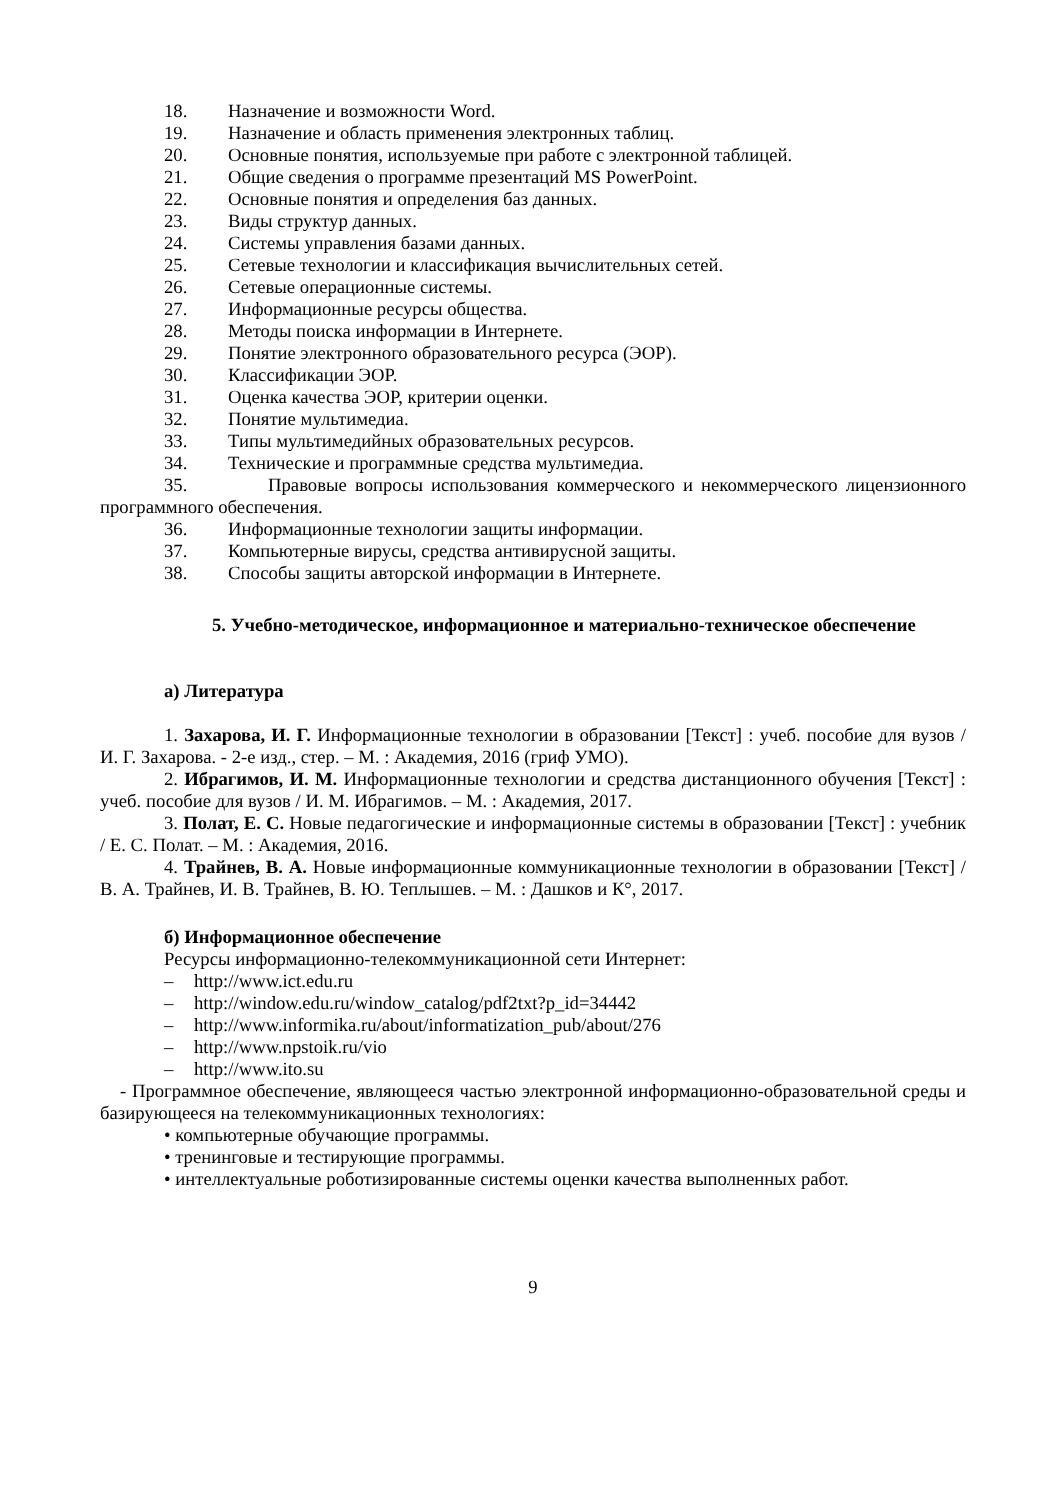18. Назначение и возможности Word.
19. Назначение и область применения электронных таблиц.
20. Основные понятия, используемые при работе с электронной таблицей.
21. Общие сведения о программе презентаций MS PowerPoint.
22. Основные понятия и определения баз данных.
23. Виды структур данных.
24. Системы управления базами данных.
25. Сетевые технологии и классификация вычислительных сетей.
26. Сетевые операционные системы.
27. Информационные ресурсы общества.
28. Методы поиска информации в Интернете.
29. Понятие электронного образовательного ресурса (ЭОР).
30. Классификации ЭОР.
31. Оценка качества ЭОР, критерии оценки.
32. Понятие мультимедиа.
33. Типы мультимедийных образовательных ресурсов.
34. Технические и программные средства мультимедиа.
35. Правовые вопросы использования коммерческого и некоммерческого лицензионного программного обеспечения.
36. Информационные технологии защиты информации.
37. Компьютерные вирусы, средства антивирусной защиты.
38. Способы защиты авторской информации в Интернете.
5. Учебно-методическое, информационное и материально-техническое обеспечение
а) Литература
1. Захарова, И. Г. Информационные технологии в образовании [Текст] : учеб. пособие для вузов / И. Г. Захарова. - 2-е изд., стер. – М. : Академия, 2016 (гриф УМО).
2. Ибрагимов, И. М. Информационные технологии и средства дистанционного обучения [Текст] : учеб. пособие для вузов / И. М. Ибрагимов. – М. : Академия, 2017.
3. Полат, Е. С. Новые педагогические и информационные системы в образовании [Текст] : учебник / Е. С. Полат. – М. : Академия, 2016.
4. Трайнев, В. А. Новые информационные коммуникационные технологии в образовании [Текст] / В. А. Трайнев, И. В. Трайнев, В. Ю. Теплышев. – М. : Дашков и К°, 2017.
б) Информационное обеспечение
Ресурсы информационно-телекоммуникационной сети Интернет:
– http://www.ict.edu.ru
– http://window.edu.ru/window_catalog/pdf2txt?p_id=34442
– http://www.informika.ru/about/informatization_pub/about/276
– http://www.npstoik.ru/vio
– http://www.ito.su
- Программное обеспечение, являющееся частью электронной информационно-образовательной среды и базирующееся на телекоммуникационных технологиях:
• компьютерные обучающие программы.
• тренинговые и тестирующие программы.
• интеллектуальные роботизированные системы оценки качества выполненных работ.
9